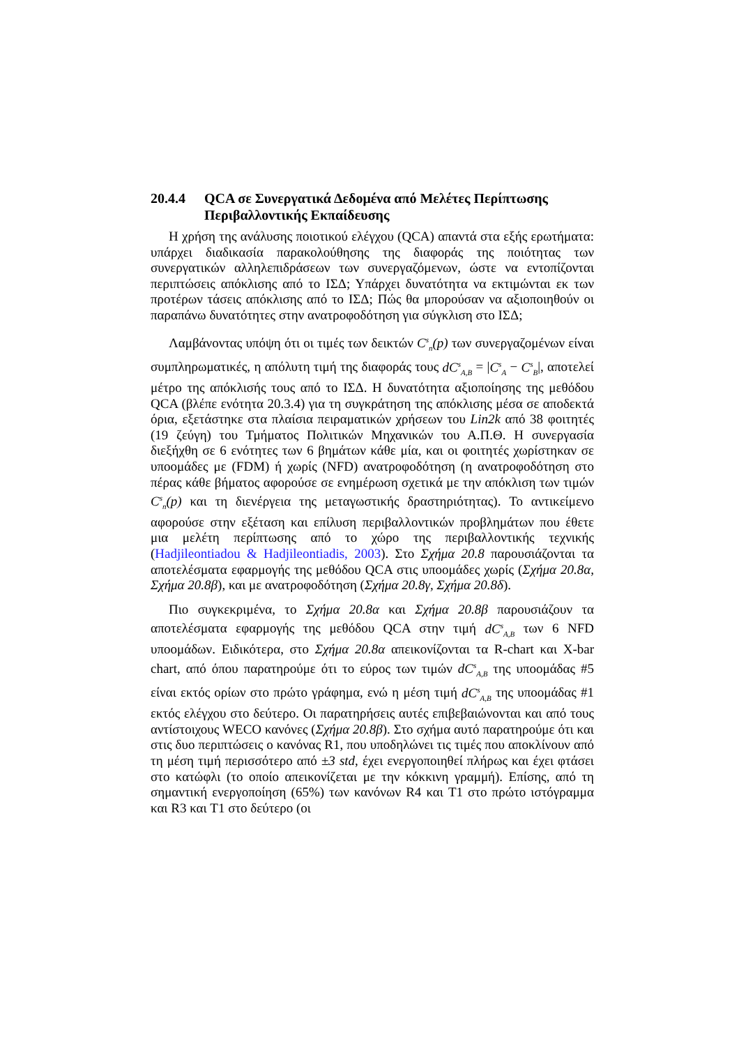20.4.4 QCA σε Συνεργατικά Δεδομένα από Μελέτες Περίπτωσης Περιβαλλοντικής Εκπαίδευσης
Η χρήση της ανάλυσης ποιοτικού ελέγχου (QCA) απαντά στα εξής ερωτήματα: υπάρχει διαδικασία παρακολούθησης της διαφοράς της ποιότητας των συνεργατικών αλληλεπιδράσεων των συνεργαζόμενων, ώστε να εντοπίζονται περιπτώσεις απόκλισης από το ΙΣΔ; Υπάρχει δυνατότητα να εκτιμώνται εκ των προτέρων τάσεις απόκλισης από το ΙΣΔ; Πώς θα μπορούσαν να αξιοποιηθούν οι παραπάνω δυνατότητες στην ανατροφοδότηση για σύγκλιση στο ΙΣΔ;
Λαμβάνοντας υπόψη ότι οι τιμές των δεικτών C<sup>s</sup><sub>n</sub>(p) των συνεργαζομένων είναι συμπληρωματικές, η απόλυτη τιμή της διαφοράς τους dC<sup>s</sup><sub>A,B</sub> = |C<sup>s</sup><sub>A</sub> − C<sup>s</sup><sub>B</sub>|, αποτελεί μέτρο της απόκλισής τους από το ΙΣΔ. Η δυνατότητα αξιοποίησης της μεθόδου QCA (βλέπε ενότητα 20.3.4) για τη συγκράτηση της απόκλισης μέσα σε αποδεκτά όρια, εξετάστηκε στα πλαίσια πειραματικών χρήσεων του Lin2k από 38 φοιτητές (19 ζεύγη) του Τμήματος Πολιτικών Μηχανικών του Α.Π.Θ. Η συνεργασία διεξήχθη σε 6 ενότητες των 6 βημάτων κάθε μία, και οι φοιτητές χωρίστηκαν σε υποομάδες με (FDM) ή χωρίς (NFD) ανατροφοδότηση (η ανατροφοδότηση στο πέρας κάθε βήματος αφορούσε σε ενημέρωση σχετικά με την απόκλιση των τιμών C<sup>s</sup><sub>n</sub>(p) και τη διενέργεια της μεταγωστικής δραστηριότητας). Το αντικείμενο αφορούσε στην εξέταση και επίλυση περιβαλλοντικών προβλημάτων που έθετε μια μελέτη περίπτωσης από το χώρο της περιβαλλοντικής τεχνικής (Hadjileontiadou & Hadjileontiadis, 2003). Στο Σχήμα 20.8 παρουσιάζονται τα αποτελέσματα εφαρμογής της μεθόδου QCA στις υποομάδες χωρίς (Σχήμα 20.8α, Σχήμα 20.8β), και με ανατροφοδότηση (Σχήμα 20.8γ, Σχήμα 20.8δ).
Πιο συγκεκριμένα, το Σχήμα 20.8α και Σχήμα 20.8β παρουσιάζουν τα αποτελέσματα εφαρμογής της μεθόδου QCA στην τιμή dC<sup>s</sup><sub>A,B</sub> των 6 NFD υποομάδων. Ειδικότερα, στο Σχήμα 20.8α απεικονίζονται τα R-chart και X-bar chart, από όπου παρατηρούμε ότι το εύρος των τιμών dC<sup>s</sup><sub>A,B</sub> της υποομάδας #5 είναι εκτός ορίων στο πρώτο γράφημα, ενώ η μέση τιμή dC<sup>s</sup><sub>A,B</sub> της υποομάδας #1 εκτός ελέγχου στο δεύτερο. Οι παρατηρήσεις αυτές επιβεβαιώνονται και από τους αντίστοιχους WECO κανόνες (Σχήμα 20.8β). Στο σχήμα αυτό παρατηρούμε ότι και στις δυο περιπτώσεις ο κανόνας R1, που υποδηλώνει τις τιμές που αποκλίνουν από τη μέση τιμή περισσότερο από ±3 std, έχει ενεργοποιηθεί πλήρως και έχει φτάσει στο κατώφλι (το οποίο απεικονίζεται με την κόκκινη γραμμή). Επίσης, από τη σημαντική ενεργοποίηση (65%) των κανόνων R4 και T1 στο πρώτο ιστόγραμμα και R3 και T1 στο δεύτερο (οι